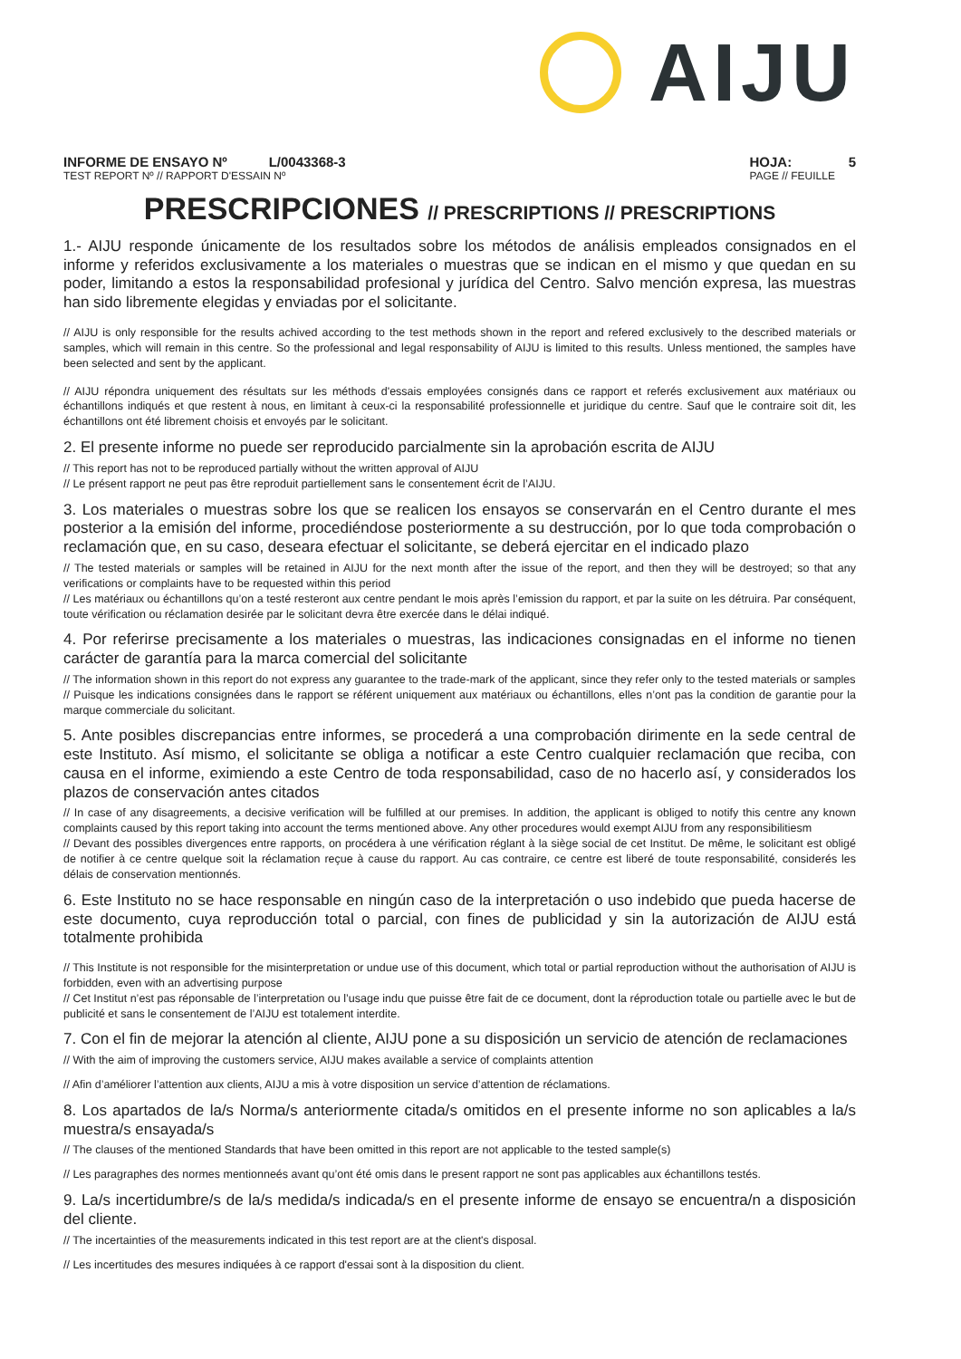AIJU
INFORME DE ENSAYO Nº L/0043368-3
TEST REPORT Nº // RAPPORT D'ESSAIN Nº
HOJA: 5
PAGE // FEUILLE
PRESCRIPCIONES // PRESCRIPTIONS // PRESCRIPTIONS
1.- AIJU responde únicamente de los resultados sobre los métodos de análisis empleados consignados en el informe y referidos exclusivamente a los materiales o muestras que se indican en el mismo y que quedan en su poder, limitando a estos la responsabilidad profesional y jurídica del Centro. Salvo mención expresa, las muestras han sido libremente elegidas y enviadas por el solicitante.
// AIJU is only responsible for the results achived according to the test methods shown in the report and refered exclusively to the described materials or samples, which will remain in this centre. So the professional and legal responsability of AIJU is limited to this results. Unless mentioned, the samples have been selected and sent by the applicant.
// AIJU répondra uniquement des résultats sur les méthods d'essais employées consignés dans ce rapport et referés exclusivement aux matériaux ou échantillons indiqués et que restent à nous, en limitant à ceux-ci la responsabilité professionnelle et juridique du centre. Sauf que le contraire soit dit, les échantillons ont été librement choisis et envoyés par le solicitant.
2. El presente informe no puede ser reproducido parcialmente sin la aprobación escrita de AIJU
// This report has not to be reproduced partially without the written approval of AIJU
// Le présent rapport ne peut pas être reproduit partiellement sans le consentement écrit de l’AIJU.
3. Los materiales o muestras sobre los que se realicen los ensayos se conservarán en el Centro durante el mes posterior a la emisión del informe, procediéndose posteriormente a su destrucción, por lo que toda comprobación o reclamación que, en su caso, deseara efectuar el solicitante, se deberá ejercitar en el indicado plazo
// The tested materials or samples will be retained in AIJU for the next month after the issue of the report, and then they will be destroyed; so that any verifications or complaints have to be requested within this period
// Les matériaux ou échantillons qu’on a testé resteront aux centre pendant le mois après l’emission du rapport, et par la suite on les détruira. Par conséquent, toute vérification ou réclamation desirée par le solicitant devra être exercée dans le délai indiqué.
4. Por referirse precisamente a los materiales o muestras, las indicaciones consignadas en el informe no tienen carácter de garantía para la marca comercial del solicitante
// The information shown in this report do not express any guarantee to the trade-mark of the applicant, since they refer only to the tested materials or samples
// Puisque les indications consignées dans le rapport se référent uniquement aux matériaux ou échantillons, elles n’ont pas la condition de garantie pour la marque commerciale du solicitant.
5. Ante posibles discrepancias entre informes, se procederá a una comprobación dirimente en la sede central de este Instituto. Así mismo, el solicitante se obliga a notificar a este Centro cualquier reclamación que reciba, con causa en el informe, eximiendo a este Centro de toda responsabilidad, caso de no hacerlo así, y considerados los plazos de conservación antes citados
// In case of any disagreements, a decisive verification will be fulfilled at our premises. In addition, the applicant is obliged to notify this centre any known complaints caused by this report taking into account the terms mentioned above. Any other procedures would exempt AIJU from any responsibilitiesm
// Devant des possibles divergences entre rapports, on procédera à une vérification réglant à la siège social de cet Institut. De même, le solicitant est obligé de notifier à ce centre quelque soit la réclamation reçue à cause du rapport. Au cas contraire, ce centre est liberé de toute responsabilité, considerés les délais de conservation mentionnés.
6. Este Instituto no se hace responsable en ningún caso de la interpretación o uso indebido que pueda hacerse de este documento, cuya reproducción total o parcial, con fines de publicidad y sin la autorización de AIJU está totalmente prohibida
// This Institute is not responsible for the misinterpretation or undue use of this document, which total or partial reproduction without the authorisation of AIJU is forbidden, even with an advertising purpose
// Cet Institut n’est pas réponsable de l’interpretation ou l’usage indu que puisse être fait de ce document, dont la réproduction totale ou partielle avec le but de publicité et sans le consentement de l’AIJU est totalement interdite.
7. Con el fin de mejorar la atención al cliente, AIJU pone a su disposición un servicio de atención de reclamaciones
// With the aim of improving the customers service, AIJU makes available a service of complaints attention
// Afin d’améliorer l’attention aux clients, AIJU a mis à votre disposition un service d’attention de réclamations.
8. Los apartados de la/s Norma/s anteriormente citada/s omitidos en el presente informe no son aplicables a la/s muestra/s ensayada/s
// The clauses of the mentioned Standards that have been omitted in this report are not applicable to the tested sample(s)
// Les paragraphes des normes mentionneés avant qu’ont été omis dans le present rapport ne sont pas applicables aux échantillons testés.
9. La/s incertidumbre/s de la/s medida/s indicada/s en el presente informe de ensayo se encuentra/n a disposición del cliente.
// The incertainties of the measurements indicated in this test report are at the client's disposal.
// Les incertitudes des mesures indiquées à ce rapport d'essai sont à la disposition du client.